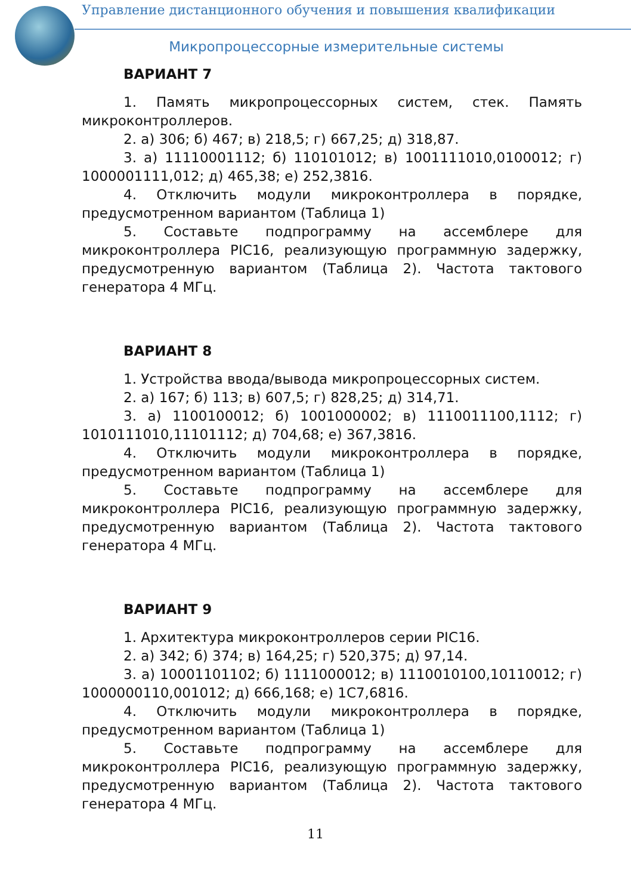Управление дистанционного обучения и повышения квалификации
Микропроцессорные измерительные системы
ВАРИАНТ 7
1. Память микропроцессорных систем, стек. Память микроконтроллеров.
2. а) 306; б) 467; в) 218,5; г) 667,25; д) 318,87.
3. а) 11110001112; б) 110101012; в) 1001111010,0100012; г) 1000001111,012; д) 465,38; е) 252,3816.
4. Отключить модули микроконтроллера в порядке, предусмотренном вариантом (Таблица 1)
5. Составьте подпрограмму на ассемблере для микроконтроллера PIC16, реализующую программную задержку, предусмотренную вариантом (Таблица 2). Частота тактового генератора 4 МГц.
ВАРИАНТ 8
1. Устройства ввода/вывода микропроцессорных систем.
2. а) 167; б) 113; в) 607,5; г) 828,25; д) 314,71.
3. а) 1100100012; б) 1001000002; в) 1110011100,1112; г) 1010111010,11101112; д) 704,68; е) 367,3816.
4. Отключить модули микроконтроллера в порядке, предусмотренном вариантом (Таблица 1)
5. Составьте подпрограмму на ассемблере для микроконтроллера PIC16, реализующую программную задержку, предусмотренную вариантом (Таблица 2). Частота тактового генератора 4 МГц.
ВАРИАНТ 9
1. Архитектура микроконтроллеров серии PIC16.
2. а) 342; б) 374; в) 164,25; г) 520,375; д) 97,14.
3. а) 10001101102; б) 1111000012; в) 1110010100,10110012; г) 1000000110,001012; д) 666,168; е) 1C7,6816.
4. Отключить модули микроконтроллера в порядке, предусмотренном вариантом (Таблица 1)
5. Составьте подпрограмму на ассемблере для микроконтроллера PIC16, реализующую программную задержку, предусмотренную вариантом (Таблица 2). Частота тактового генератора 4 МГц.
11